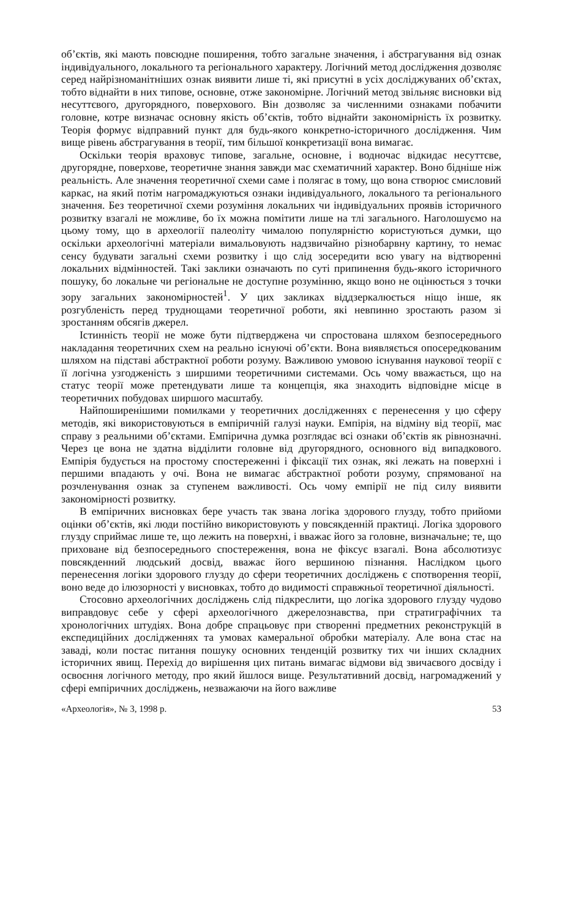об’єктів, які мають повсюдне поширення, тобто загальне значення, і абстрагування від ознак індивідуального, локального та регіонального характеру. Логічний метод дослідження дозволяє серед найрізноманітніших ознак виявити лише ті, які присутні в усіх досліджуваних об’єктах, тобто віднайти в них типове, основне, отже закономірне. Логічний метод звільняє висновки від несуттєвого, другорядного, поверхового. Він дозволяє за численними ознаками побачити головне, котре визначає основну якість об’єктів, тобто віднайти закономірність їх розвитку. Теорія формує відправний пункт для будь-якого конкретно-історичного дослідження. Чим вище рівень абстрагування в теорії, тим більшої конкретизації вона вимагає.
Оскільки теорія враховує типове, загальне, основне, і водночас відкидає несуттєве, другорядне, поверхове, теоретичне знання завжди має схематичний характер. Воно бідніше ніж реальність. Але значення теоретичної схеми саме і полягає в тому, що вона створює смисловий каркас, на який потім нагромаджуються ознаки індивідуального, локального та регіонального значення. Без теоретичної схеми розуміння локальних чи індивідуальних проявів історичного розвитку взагалі не можливе, бо їх можна помітити лише на тлі загального. Наголошуємо на цьому тому, що в археології палеоліту чималою популярністю користуються думки, що оскільки археологічні матеріали вимальовують надзвичайно різнобарвну картину, то немає сенсу будувати загальні схеми розвитку і що слід зосередити всю увагу на відтворенні локальних відмінностей. Такі заклики означають по суті припинення будь-якого історичного пошуку, бо локальне чи регіональне не доступне розумінню, якщо воно не оцінюється з точки зору загальних закономірностей<sup>1</sup>. У цих закликах віддзеркалюється ніщо інше, як розгубленість перед труднощами теоретичної роботи, які невпинно зростають разом зі зростанням обсягів джерел.
Істинність теорії не може бути підтверджена чи спростована шляхом безпосереднього накладання теоретичних схем на реально існуючі об’єкти. Вона виявляється опосередкованим шляхом на підставі абстрактної роботи розуму. Важливою умовою існування наукової теорії є її логічна узгодженість з ширшими теоретичними системами. Ось чому вважається, що на статус теорії може претендувати лише та концепція, яка знаходить відповідне місце в теоретичних побудовах ширшого масштабу.
Найпоширенішими помилками у теоретичних дослідженнях є перенесення у цю сферу методів, які використовуються в емпіричній галузі науки. Емпірія, на відміну від теорії, має справу з реальними об’єктами. Емпірична думка розглядає всі ознаки об’єктів як рівнозначні. Через це вона не здатна відділити головне від другорядного, основного від випадкового. Емпірія будується на простому спостереженні і фіксації тих ознак, які лежать на поверхні і першими впадають у очі. Вона не вимагає абстрактної роботи розуму, спрямованої на розчленування ознак за ступенем важливості. Ось чому емпірії не під силу виявити закономірності розвитку.
В емпіричних висновках бере участь так звана логіка здорового глузду, тобто прийоми оцінки об’єктів, які люди постійно використовують у повсякденній практиці. Логіка здорового глузду сприймає лише те, що лежить на поверхні, і вважає його за головне, визначальне; те, що приховане від безпосереднього спостереження, вона не фіксує взагалі. Вона абсолютизує повсякденний людський досвід, вважає його вершиною пізнання. Наслідком цього перенесення логіки здорового глузду до сфери теоретичних досліджень є спотворення теорії, воно веде до ілюзорності у висновках, тобто до видимості справжньої теоретичної діяльності.
Стосовно археологічних досліджень слід підкреслити, що логіка здорового глузду чудово виправдовує себе у сфері археологічного джерелознавства, при стратиграфічних та хронологічних штудіях. Вона добре спрацьовує при створенні предметних реконструкцій в експедиційних дослідженнях та умовах камеральної обробки матеріалу. Але вона стає на заваді, коли постає питання пошуку основних тенденцій розвитку тих чи інших складних історичних явищ. Перехід до вирішення цих питань вимагає відмови від звичаєвого досвіду і освоєння логічного методу, про який йшлося вище. Результативний досвід, нагромаджений у сфері емпіричних досліджень, незважаючи на його важливе
«Археологія», № 3, 1998 р. 53